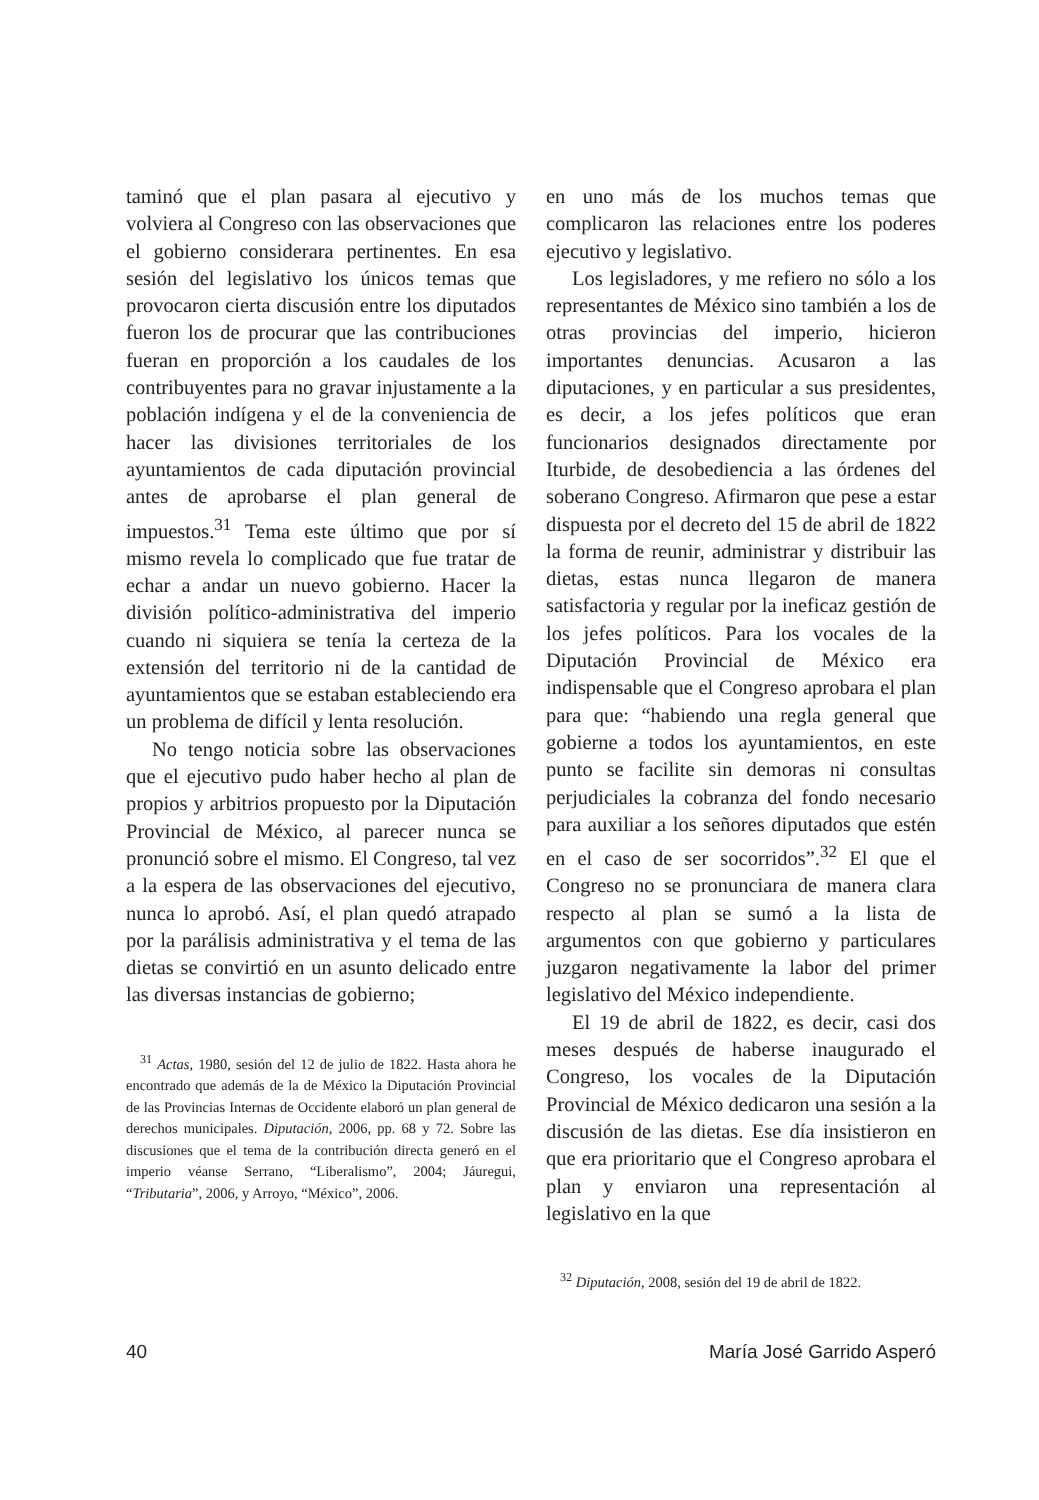taminó que el plan pasara al ejecutivo y volviera al Congreso con las observaciones que el gobierno considerara pertinentes. En esa sesión del legislativo los únicos temas que provocaron cierta discusión entre los diputados fueron los de procurar que las contribuciones fueran en proporción a los caudales de los contribuyentes para no gravar injustamente a la población indígena y el de la conveniencia de hacer las divisiones territoriales de los ayuntamientos de cada diputación provincial antes de aprobarse el plan general de impuestos.<sup>31</sup> Tema este último que por sí mismo revela lo complicado que fue tratar de echar a andar un nuevo gobierno. Hacer la división político-administrativa del imperio cuando ni siquiera se tenía la certeza de la extensión del territorio ni de la cantidad de ayuntamientos que se estaban estableciendo era un problema de difícil y lenta resolución.
No tengo noticia sobre las observaciones que el ejecutivo pudo haber hecho al plan de propios y arbitrios propuesto por la Diputación Provincial de México, al parecer nunca se pronunció sobre el mismo. El Congreso, tal vez a la espera de las observaciones del ejecutivo, nunca lo aprobó. Así, el plan quedó atrapado por la parálisis administrativa y el tema de las dietas se convirtió en un asunto delicado entre las diversas instancias de gobierno;
<sup>31</sup> Actas, 1980, sesión del 12 de julio de 1822. Hasta ahora he encontrado que además de la de México la Diputación Provincial de las Provincias Internas de Occidente elaboró un plan general de derechos municipales. Diputación, 2006, pp. 68 y 72. Sobre las discusiones que el tema de la contribución directa generó en el imperio véanse Serrano, “Liberalismo”, 2004; Jáuregui, “Tributaria”, 2006, y Arroyo, “México”, 2006.
en uno más de los muchos temas que complicaron las relaciones entre los poderes ejecutivo y legislativo.
Los legisladores, y me refiero no sólo a los representantes de México sino también a los de otras provincias del imperio, hicieron importantes denuncias. Acusaron a las diputaciones, y en particular a sus presidentes, es decir, a los jefes políticos que eran funcionarios designados directamente por Iturbide, de desobediencia a las órdenes del soberano Congreso. Afirmaron que pese a estar dispuesta por el decreto del 15 de abril de 1822 la forma de reunir, administrar y distribuir las dietas, estas nunca llegaron de manera satisfactoria y regular por la ineficaz gestión de los jefes políticos. Para los vocales de la Diputación Provincial de México era indispensable que el Congreso aprobara el plan para que: “habiendo una regla general que gobierne a todos los ayuntamientos, en este punto se facilite sin demoras ni consultas perjudiciales la cobranza del fondo necesario para auxiliar a los señores diputados que estén en el caso de ser socorridos”.<sup>32</sup> El que el Congreso no se pronunciara de manera clara respecto al plan se sumó a la lista de argumentos con que gobierno y particulares juzgaron negativamente la labor del primer legislativo del México independiente.
El 19 de abril de 1822, es decir, casi dos meses después de haberse inaugurado el Congreso, los vocales de la Diputación Provincial de México dedicaron una sesión a la discusión de las dietas. Ese día insistieron en que era prioritario que el Congreso aprobara el plan y enviaron una representación al legislativo en la que
<sup>32</sup> Diputación, 2008, sesión del 19 de abril de 1822.
40 María José Garrido Asperó